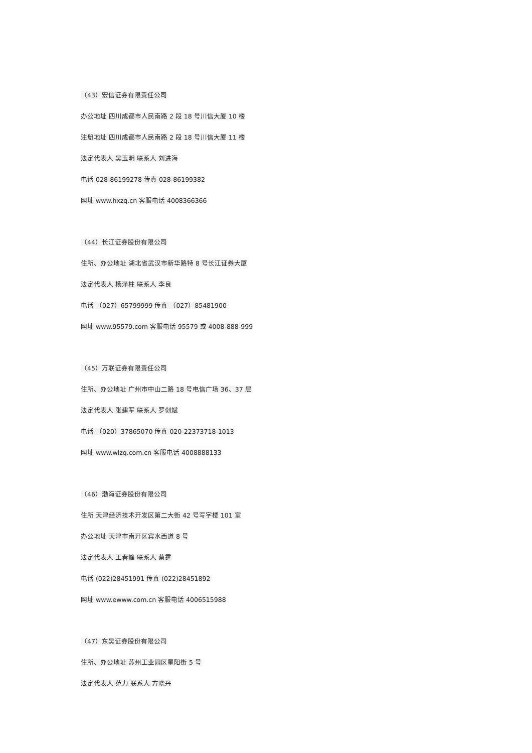（43）宏信证券有限责任公司
办公地址 四川成都市人民南路 2 段 18 号川信大厦 10 楼
注册地址 四川成都市人民南路 2 段 18 号川信大厦 11 楼
法定代表人 吴玉明 联系人 刘进海
电话 028-86199278 传真 028-86199382
网址 www.hxzq.cn 客服电话 4008366366
（44）长江证券股份有限公司
住所、办公地址 湖北省武汉市新华路特 8 号长江证券大厦
法定代表人 杨泽柱 联系人 李良
电话 （027）65799999 传真 （027）85481900
网址 www.95579.com 客服电话 95579 或 4008-888-999
（45）万联证券有限责任公司
住所、办公地址 广州市中山二路 18 号电信广场 36、37 层
法定代表人 张建军 联系人 罗创斌
电话 （020）37865070 传真 020-22373718-1013
网址 www.wlzq.com.cn 客服电话 4008888133
（46）渤海证券股份有限公司
住所 天津经济技术开发区第二大街 42 号写字楼 101 室
办公地址 天津市南开区宾水西道 8 号
法定代表人 王春峰 联系人 蔡霆
电话 (022)28451991 传真 (022)28451892
网址 www.ewww.com.cn 客服电话 4006515988
（47）东吴证券股份有限公司
住所、办公地址 苏州工业园区星阳街 5 号
法定代表人 范力 联系人 方晓丹